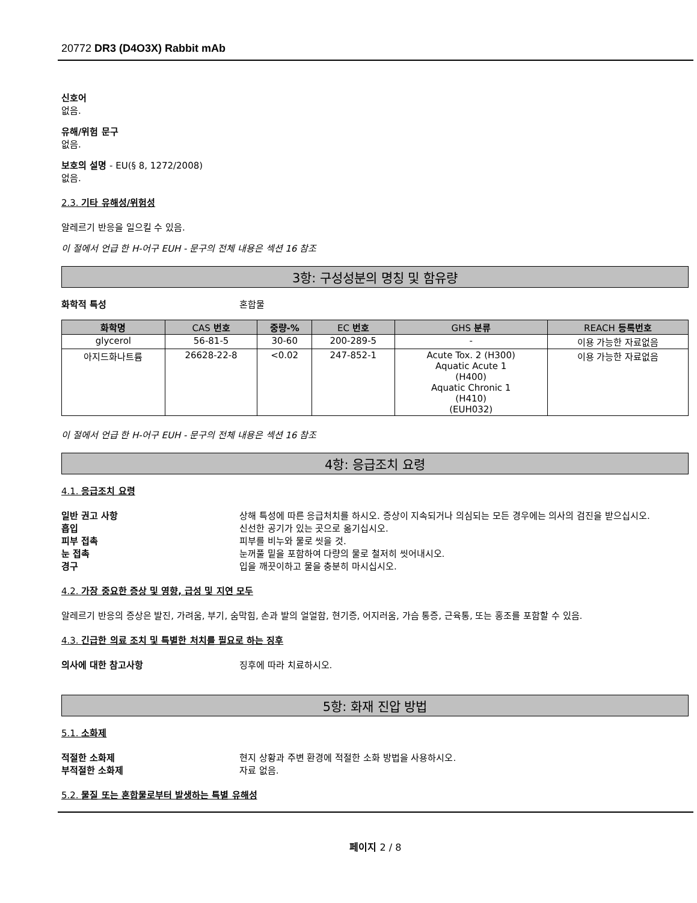20772 DR3 (D4O3X) Rabbit mAb
신호어
없음.
유해/위험 문구
없음.
보호의 설명 - EU(§ 8, 1272/2008)
없음.
2.3. 기타 유해성/위험성
알레르기 반응을 일으킬 수 있음.
이 절에서 언급 한 H-어구 EUH - 문구의 전체 내용은 섹션 16 참조
3항: 구성성분의 명칭 및 함유량
화학적 특성 혼합물
| 화학명 | CAS 번호 | 중량-% | EC 번호 | GHS 분류 | REACH 등록번호 |
| --- | --- | --- | --- | --- | --- |
| glycerol | 56-81-5 | 30-60 | 200-289-5 | - | 이용 가능한 자료없음 |
| 아지드화나트륨 | 26628-22-8 | <0.02 | 247-852-1 | Acute Tox. 2 (H300) Aquatic Acute 1 (H400) Aquatic Chronic 1 (H410) (EUH032) | 이용 가능한 자료없음 |
이 절에서 언급 한 H-어구 EUH - 문구의 전체 내용은 섹션 16 참조
4항: 응급조치 요령
4.1. 응급조치 요령
일반 권고 사항 상해 특성에 따른 응급처치를 하시오. 증상이 지속되거나 의심되는 모든 경우에는 의사의 검진을 받으십시오.
흡입 신선한 공기가 있는 곳으로 옮기십시오.
피부 접촉 피부를 비누와 물로 씻을 것.
눈 접촉 눈꺼풀 밑을 포함하여 다량의 물로 철저히 씻어내시오.
경구 입을 깨끗이하고 물을 충분히 마시십시오.
4.2. 가장 중요한 증상 및 영향, 급성 및 지연 모두
알레르기 반응의 증상은 발진, 가려움, 부기, 숨막힘, 손과 발의 얼얼함, 현기증, 어지러움, 가슴 통증, 근육통, 또는 홍조를 포함할 수 있음.
4.3. 긴급한 의료 조치 및 특별한 처치를 필요로 하는 징후
의사에 대한 참고사항 징후에 따라 치료하시오.
5항: 화재 진압 방법
5.1. 소화제
적절한 소화제 현지 상황과 주변 환경에 적절한 소화 방법을 사용하시오.
부적절한 소화제 자료 없음.
5.2. 물질 또는 혼합물로부터 발생하는 특별 유해성
페이지 2 / 8